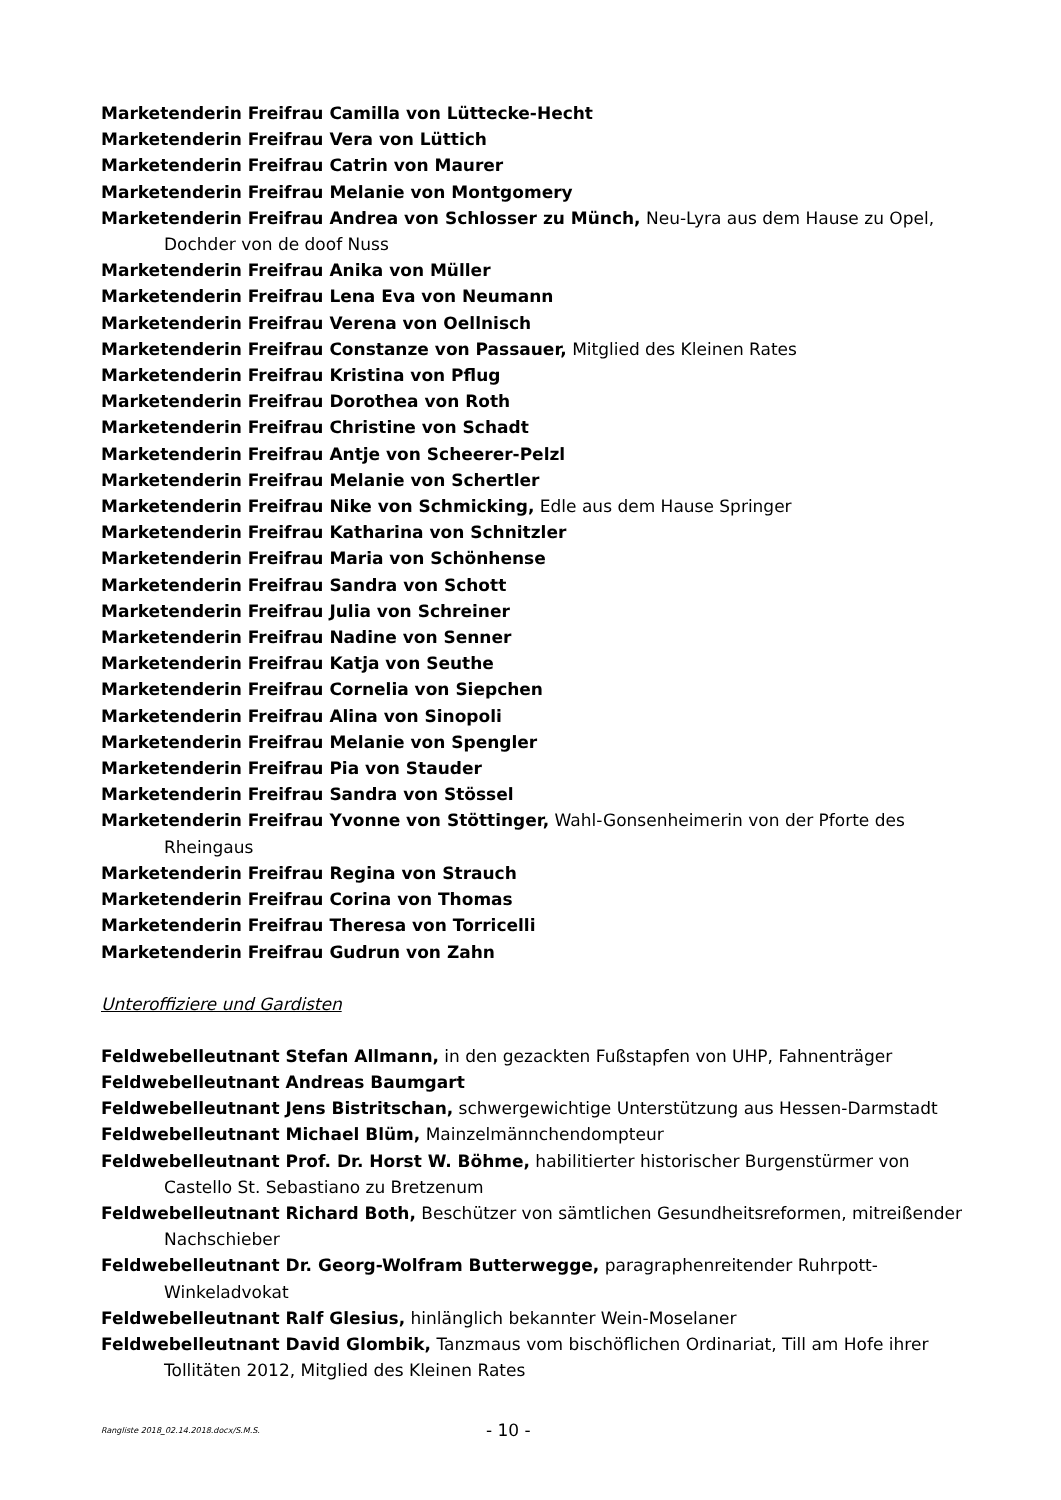Marketenderin Freifrau Camilla von Lüttecke-Hecht
Marketenderin Freifrau Vera von Lüttich
Marketenderin Freifrau Catrin von Maurer
Marketenderin Freifrau Melanie von Montgomery
Marketenderin Freifrau Andrea von Schlosser zu Münch, Neu-Lyra aus dem Hause zu Opel, Dochder von de doof Nuss
Marketenderin Freifrau Anika von Müller
Marketenderin Freifrau Lena Eva von Neumann
Marketenderin Freifrau Verena von Oellnisch
Marketenderin Freifrau Constanze von Passauer, Mitglied des Kleinen Rates
Marketenderin Freifrau Kristina von Pflug
Marketenderin Freifrau Dorothea von Roth
Marketenderin Freifrau Christine von Schadt
Marketenderin Freifrau Antje von Scheerer-Pelzl
Marketenderin Freifrau Melanie von Schertler
Marketenderin Freifrau Nike von Schmicking, Edle aus dem Hause Springer
Marketenderin Freifrau Katharina von Schnitzler
Marketenderin Freifrau Maria von Schönhense
Marketenderin Freifrau Sandra von Schott
Marketenderin Freifrau Julia von Schreiner
Marketenderin Freifrau Nadine von Senner
Marketenderin Freifrau Katja von Seuthe
Marketenderin Freifrau Cornelia von Siepchen
Marketenderin Freifrau Alina von Sinopoli
Marketenderin Freifrau Melanie von Spengler
Marketenderin Freifrau Pia von Stauder
Marketenderin Freifrau Sandra von Stössel
Marketenderin Freifrau Yvonne von Stöttinger, Wahl-Gonsenheimerin von der Pforte des Rheingaus
Marketenderin Freifrau Regina von Strauch
Marketenderin Freifrau Corina von Thomas
Marketenderin Freifrau Theresa von Torricelli
Marketenderin Freifrau Gudrun von Zahn
Unteroffiziere und Gardisten
Feldwebelleutnant Stefan Allmann, in den gezackten Fußstapfen von UHP, Fahnenträger
Feldwebelleutnant Andreas Baumgart
Feldwebelleutnant Jens Bistritschan, schwergewichtige Unterstützung aus Hessen-Darmstadt
Feldwebelleutnant Michael Blüm, Mainzelmännchendompteur
Feldwebelleutnant Prof. Dr. Horst W. Böhme, habilitierter historischer Burgenstürmer von Castello St. Sebastiano zu Bretzenum
Feldwebelleutnant Richard Both, Beschützer von sämtlichen Gesundheitsreformen, mitreißender Nachschieber
Feldwebelleutnant Dr. Georg-Wolfram Butterwegge, paragraphenreitender Ruhrpott-Winkeladvokat
Feldwebelleutnant Ralf Glesius, hinlänglich bekannter Wein-Moselaner
Feldwebelleutnant David Glombik, Tanzmaus vom bischöflichen Ordinariat, Till am Hofe ihrer Tollitäten 2012, Mitglied des Kleinen Rates
Rangliste 2018_02.14.2018.docx/S.M.S. - 10 -